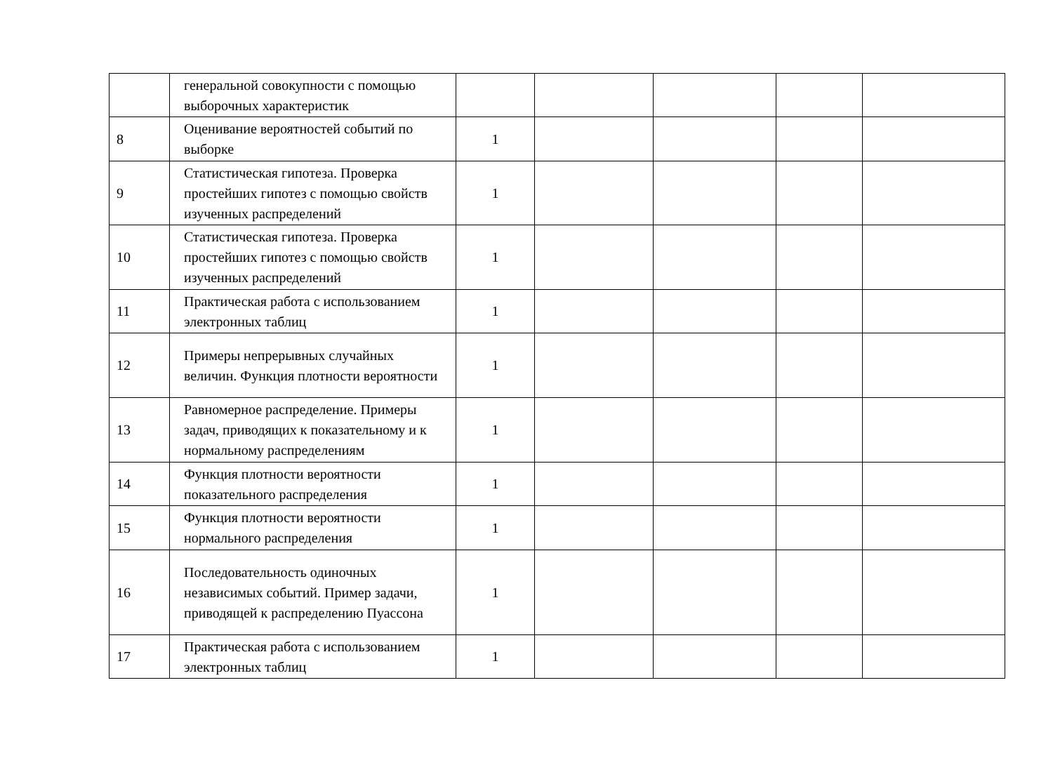| | генеральной совокупности с помощью выборочных характеристик | | | | | |
| 8 | Оценивание вероятностей событий по выборке | 1 | | | | |
| 9 | Статистическая гипотеза. Проверка простейших гипотез с помощью свойств изученных распределений | 1 | | | | |
| 10 | Статистическая гипотеза. Проверка простейших гипотез с помощью свойств изученных распределений | 1 | | | | |
| 11 | Практическая работа с использованием электронных таблиц | 1 | | | | |
| 12 | Примеры непрерывных случайных величин. Функция плотности вероятности | 1 | | | | |
| 13 | Равномерное распределение. Примеры задач, приводящих к показательному и к нормальному распределениям | 1 | | | | |
| 14 | Функция плотности вероятности показательного распределения | 1 | | | | |
| 15 | Функция плотности вероятности нормального распределения | 1 | | | | |
| 16 | Последовательность одиночных независимых событий. Пример задачи, приводящей к распределению Пуассона | 1 | | | | |
| 17 | Практическая работа с использованием электронных таблиц | 1 | | | | |